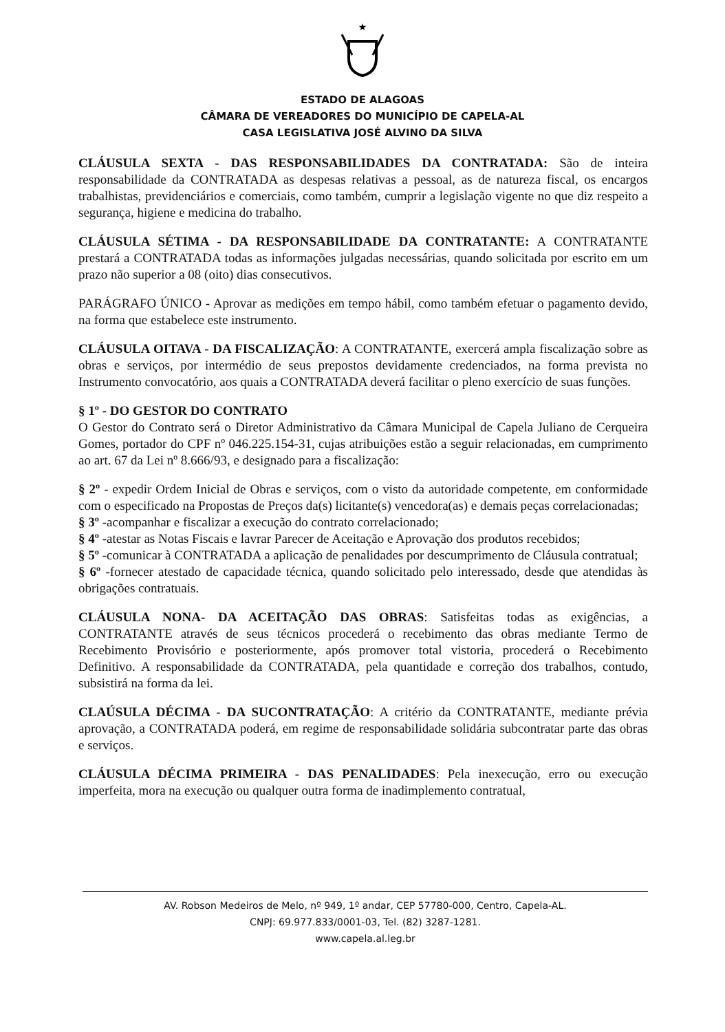★
ESTADO DE ALAGOAS
CÂMARA DE VEREADORES DO MUNICÍPIO DE CAPELA-AL
CASA LEGISLATIVA JOSÉ ALVINO DA SILVA
CLÁUSULA SEXTA - DAS RESPONSABILIDADES DA CONTRATADA: São de inteira responsabilidade da CONTRATADA as despesas relativas a pessoal, as de natureza fiscal, os encargos trabalhistas, previdenciários e comerciais, como também, cumprir a legislação vigente no que diz respeito a segurança, higiene e medicina do trabalho.
CLÁUSULA SÉTIMA - DA RESPONSABILIDADE DA CONTRATANTE: A CONTRATANTE prestará a CONTRATADA todas as informações julgadas necessárias, quando solicitada por escrito em um prazo não superior a 08 (oito) dias consecutivos.
PARÁGRAFO ÚNICO - Aprovar as medições em tempo hábil, como também efetuar o pagamento devido, na forma que estabelece este instrumento.
CLÁUSULA OITAVA - DA FISCALIZAÇÃO: A CONTRATANTE, exercerá ampla fiscalização sobre as obras e serviços, por intermédio de seus prepostos devidamente credenciados, na forma prevista no Instrumento convocatório, aos quais a CONTRATADA deverá facilitar o pleno exercício de suas funções.
§ 1º - DO GESTOR DO CONTRATO
O Gestor do Contrato será o Diretor Administrativo da Câmara Municipal de Capela Juliano de Cerqueira Gomes, portador do CPF nº 046.225.154-31, cujas atribuições estão a seguir relacionadas, em cumprimento ao art. 67 da Lei nº 8.666/93, e designado para a fiscalização:
§ 2º - expedir Ordem Inicial de Obras e serviços, com o visto da autoridade competente, em conformidade com o especificado na Propostas de Preços da(s) licitante(s) vencedora(as) e demais peças correlacionadas;
§ 3º -acompanhar e fiscalizar a execução do contrato correlacionado;
§ 4º -atestar as Notas Fiscais e lavrar Parecer de Aceitação e Aprovação dos produtos recebidos;
§ 5º -comunicar à CONTRATADA a aplicação de penalidades por descumprimento de Cláusula contratual;
§ 6º -fornecer atestado de capacidade técnica, quando solicitado pelo interessado, desde que atendidas às obrigações contratuais.
CLÁUSULA NONA- DA ACEITAÇÃO DAS OBRAS: Satisfeitas todas as exigências, a CONTRATANTE através de seus técnicos procederá o recebimento das obras mediante Termo de Recebimento Provisório e posteriormente, após promover total vistoria, procederá o Recebimento Definitivo. A responsabilidade da CONTRATADA, pela quantidade e correção dos trabalhos, contudo, subsistirá na forma da lei.
CLAÚSULA DÉCIMA - DA SUCONTRATAÇÃO: A critério da CONTRATANTE, mediante prévia aprovação, a CONTRATADA poderá, em regime de responsabilidade solidária subcontratar parte das obras e serviços.
CLÁUSULA DÉCIMA PRIMEIRA - DAS PENALIDADES: Pela inexecução, erro ou execução imperfeita, mora na execução ou qualquer outra forma de inadimplemento contratual,
AV. Robson Medeiros de Melo, nº 949, 1º andar, CEP 57780-000, Centro, Capela-AL.
CNPJ: 69.977.833/0001-03, Tel. (82) 3287-1281.
www.capela.al.leg.br